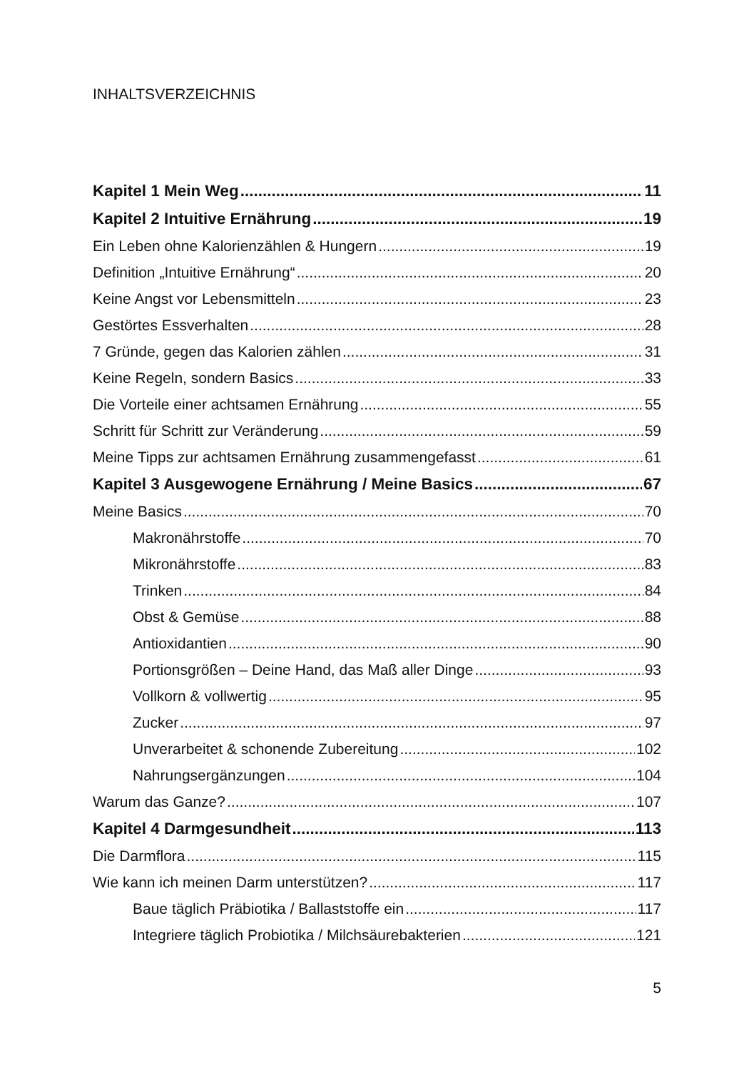INHALTSVERZEICHNIS
Kapitel 1 Mein Weg 11
Kapitel 2 Intuitive Ernährung 19
Ein Leben ohne Kalorienzählen & Hungern 19
Definition „Intuitive Ernährung“ 20
Keine Angst vor Lebensmitteln 23
Gestörtes Essverhalten 28
7 Gründe, gegen das Kalorien zählen 31
Keine Regeln, sondern Basics 33
Die Vorteile einer achtsamen Ernährung 55
Schritt für Schritt zur Veränderung 59
Meine Tipps zur achtsamen Ernährung zusammengefasst 61
Kapitel 3 Ausgewogene Ernährung / Meine Basics 67
Meine Basics 70
Makronährstoffe 70
Mikronährstoffe 83
Trinken 84
Obst & Gemüse 88
Antioxidantien 90
Portionsgrößen – Deine Hand, das Maß aller Dinge 93
Vollkorn & vollwertig 95
Zucker 97
Unverarbeitet & schonende Zubereitung 102
Nahrungsergänzungen 104
Warum das Ganze? 107
Kapitel 4 Darmgesundheit 113
Die Darmflora 115
Wie kann ich meinen Darm unterstützen? 117
Baue täglich Präbiotika / Ballaststoffe ein 117
Integriere täglich Probiotika / Milchsäurebakterien 121
5